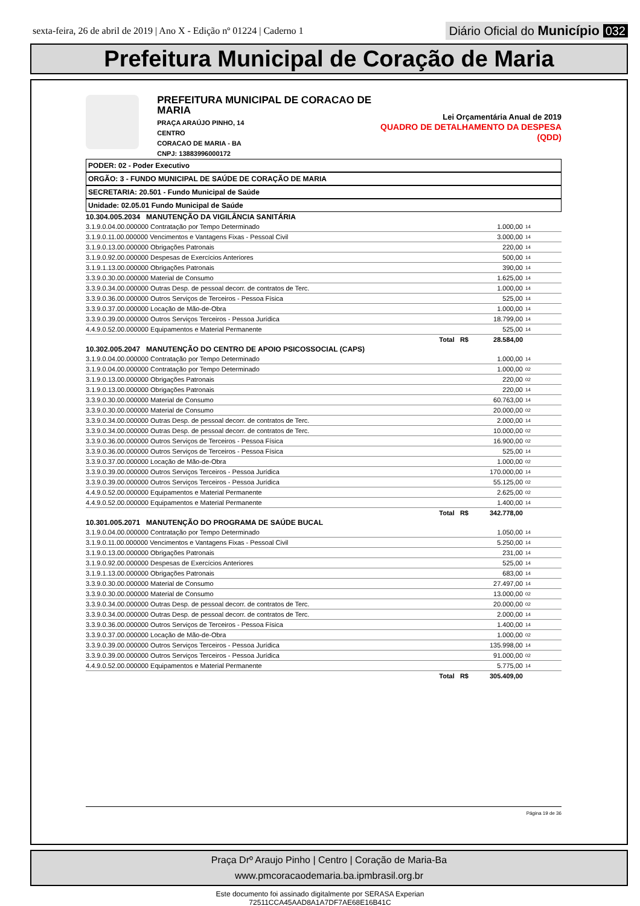sexta-feira, 26 de abril de 2019 | Ano X - Edição nº 01224 | Caderno 1
Diário Oficial do Município 032
Prefeitura Municipal de Coração de Maria
PREFEITURA MUNICIPAL DE CORACAO DE MARIA
PRAÇA ARAÚJO PINHO, 14
CENTRO
CORACAO DE MARIA - BA
CNPJ: 13883996000172
Lei Orçamentária Anual de 2019
QUADRO DE DETALHAMENTO DA DESPESA (QDD)
PODER: 02 - Poder Executivo
ORGÃO: 3 - FUNDO MUNICIPAL DE SAÚDE DE CORAÇÃO DE MARIA
SECRETARIA: 20.501 - Fundo Municipal de Saúde
Unidade: 02.05.01 Fundo Municipal de Saúde
| 10.304.005.2034 MANUTENÇÃO DA VIGILÂNCIA SANITÁRIA | | |
| 3.1.9.0.04.00.000000 Contratação por Tempo Determinado | 1.000,00 | 14 |
| 3.1.9.0.11.00.000000 Vencimentos e Vantagens Fixas - Pessoal Civil | 3.000,00 | 14 |
| 3.1.9.0.13.00.000000 Obrigações Patronais | 220,00 | 14 |
| 3.1.9.0.92.00.000000 Despesas de Exercícios Anteriores | 500,00 | 14 |
| 3.1.9.1.13.00.000000 Obrigações Patronais | 390,00 | 14 |
| 3.3.9.0.30.00.000000 Material de Consumo | 1.625,00 | 14 |
| 3.3.9.0.34.00.000000 Outras Desp. de pessoal decorr. de contratos de Terc. | 1.000,00 | 14 |
| 3.3.9.0.36.00.000000 Outros Serviços de Terceiros - Pessoa Física | 525,00 | 14 |
| 3.3.9.0.37.00.000000 Locação de Mão-de-Obra | 1.000,00 | 14 |
| 3.3.9.0.39.00.000000 Outros Serviços Terceiros - Pessoa Jurídica | 18.799,00 | 14 |
| 4.4.9.0.52.00.000000 Equipamentos e Material Permanente | 525,00 | 14 |
| Total R$ | 28.584,00 | |
| 10.302.005.2047 MANUTENÇÃO DO CENTRO DE APOIO PSICOSSOCIAL (CAPS) | | |
| 3.1.9.0.04.00.000000 Contratação por Tempo Determinado | 1.000,00 | 14 |
| 3.1.9.0.04.00.000000 Contratação por Tempo Determinado | 1.000,00 | 02 |
| 3.1.9.0.13.00.000000 Obrigações Patronais | 220,00 | 02 |
| 3.1.9.0.13.00.000000 Obrigações Patronais | 220,00 | 14 |
| 3.3.9.0.30.00.000000 Material de Consumo | 60.763,00 | 14 |
| 3.3.9.0.30.00.000000 Material de Consumo | 20.000,00 | 02 |
| 3.3.9.0.34.00.000000 Outras Desp. de pessoal decorr. de contratos de Terc. | 2.000,00 | 14 |
| 3.3.9.0.34.00.000000 Outras Desp. de pessoal decorr. de contratos de Terc. | 10.000,00 | 02 |
| 3.3.9.0.36.00.000000 Outros Serviços de Terceiros - Pessoa Física | 16.900,00 | 02 |
| 3.3.9.0.36.00.000000 Outros Serviços de Terceiros - Pessoa Física | 525,00 | 14 |
| 3.3.9.0.37.00.000000 Locação de Mão-de-Obra | 1.000,00 | 02 |
| 3.3.9.0.39.00.000000 Outros Serviços Terceiros - Pessoa Jurídica | 170.000,00 | 14 |
| 3.3.9.0.39.00.000000 Outros Serviços Terceiros - Pessoa Jurídica | 55.125,00 | 02 |
| 4.4.9.0.52.00.000000 Equipamentos e Material Permanente | 2.625,00 | 02 |
| 4.4.9.0.52.00.000000 Equipamentos e Material Permanente | 1.400,00 | 14 |
| Total R$ | 342.778,00 | |
| 10.301.005.2071 MANUTENÇÃO DO PROGRAMA DE SAÚDE BUCAL | | |
| 3.1.9.0.04.00.000000 Contratação por Tempo Determinado | 1.050,00 | 14 |
| 3.1.9.0.11.00.000000 Vencimentos e Vantagens Fixas - Pessoal Civil | 5.250,00 | 14 |
| 3.1.9.0.13.00.000000 Obrigações Patronais | 231,00 | 14 |
| 3.1.9.0.92.00.000000 Despesas de Exercícios Anteriores | 525,00 | 14 |
| 3.1.9.1.13.00.000000 Obrigações Patronais | 683,00 | 14 |
| 3.3.9.0.30.00.000000 Material de Consumo | 27.497,00 | 14 |
| 3.3.9.0.30.00.000000 Material de Consumo | 13.000,00 | 02 |
| 3.3.9.0.34.00.000000 Outras Desp. de pessoal decorr. de contratos de Terc. | 20.000,00 | 02 |
| 3.3.9.0.34.00.000000 Outras Desp. de pessoal decorr. de contratos de Terc. | 2.000,00 | 14 |
| 3.3.9.0.36.00.000000 Outros Serviços de Terceiros - Pessoa Física | 1.400,00 | 14 |
| 3.3.9.0.37.00.000000 Locação de Mão-de-Obra | 1.000,00 | 02 |
| 3.3.9.0.39.00.000000 Outros Serviços Terceiros - Pessoa Jurídica | 135.998,00 | 14 |
| 3.3.9.0.39.00.000000 Outros Serviços Terceiros - Pessoa Jurídica | 91.000,00 | 02 |
| 4.4.9.0.52.00.000000 Equipamentos e Material Permanente | 5.775,00 | 14 |
| Total R$ | 305.409,00 | |
Página 19 de 36
Praça Drº Araujo Pinho | Centro | Coração de Maria-Ba
www.pmcoracaodemaria.ba.ipmbrasil.org.br
Este documento foi assinado digitalmente por SERASA Experian
72511CCA45AAD8A1A7DF7AE68E16B41C